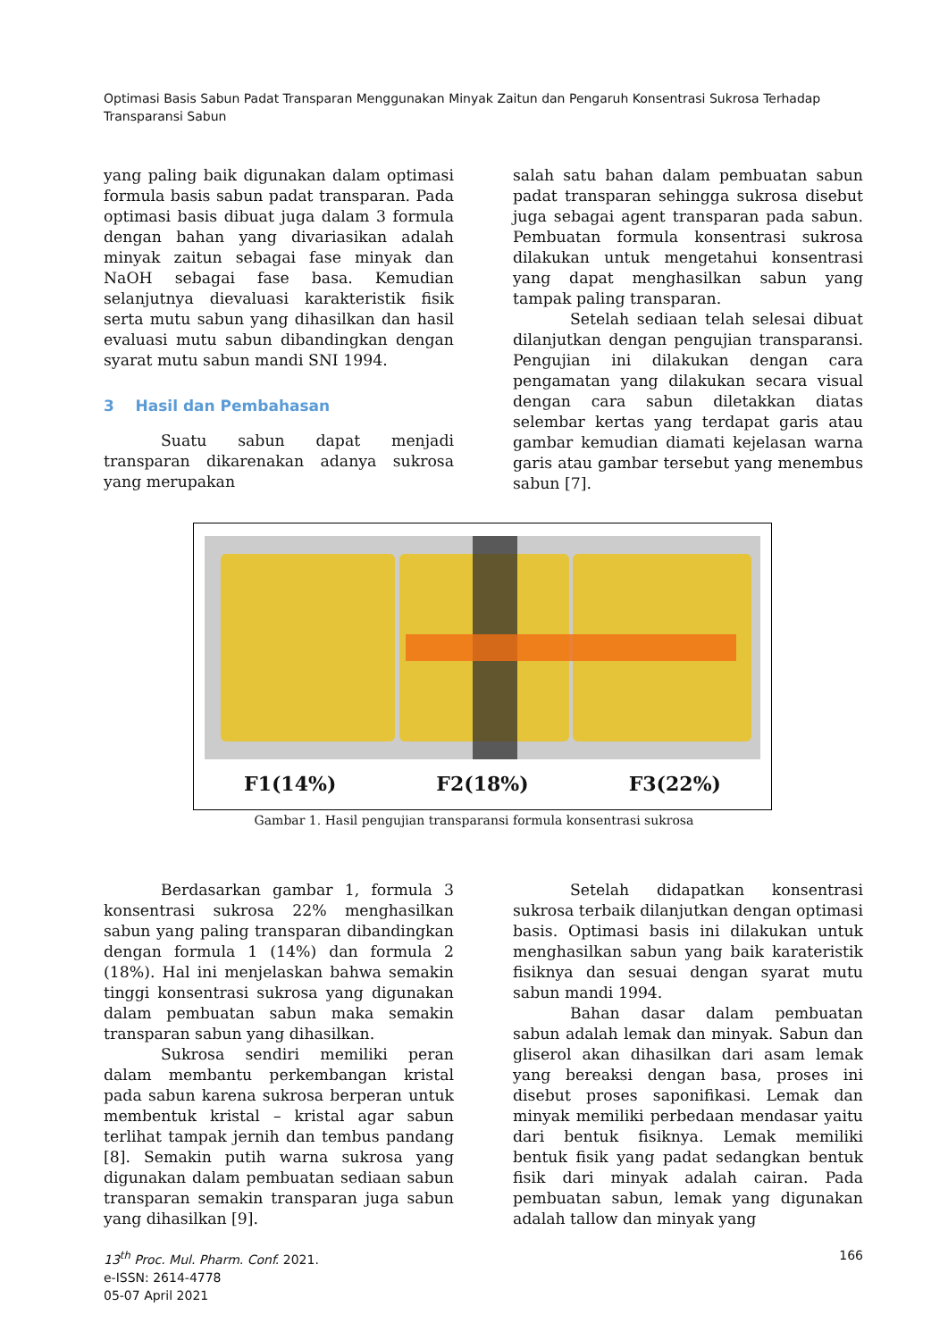Optimasi Basis Sabun Padat Transparan Menggunakan Minyak Zaitun dan Pengaruh Konsentrasi Sukrosa Terhadap Transparansi Sabun
yang paling baik digunakan dalam optimasi formula basis sabun padat transparan. Pada optimasi basis dibuat juga dalam 3 formula dengan bahan yang divariasikan adalah minyak zaitun sebagai fase minyak dan NaOH sebagai fase basa. Kemudian selanjutnya dievaluasi karakteristik fisik serta mutu sabun yang dihasilkan dan hasil evaluasi mutu sabun dibandingkan dengan syarat mutu sabun mandi SNI 1994.
3 Hasil dan Pembahasan
Suatu sabun dapat menjadi transparan dikarenakan adanya sukrosa yang merupakan
salah satu bahan dalam pembuatan sabun padat transparan sehingga sukrosa disebut juga sebagai agent transparan pada sabun. Pembuatan formula konsentrasi sukrosa dilakukan untuk mengetahui konsentrasi yang dapat menghasilkan sabun yang tampak paling transparan.
Setelah sediaan telah selesai dibuat dilanjutkan dengan pengujian transparansi. Pengujian ini dilakukan dengan cara pengamatan yang dilakukan secara visual dengan cara sabun diletakkan diatas selembar kertas yang terdapat garis atau gambar kemudian diamati kejelasan warna garis atau gambar tersebut yang menembus sabun [7].
F1(14%) F2(18%) F3(22%)
Gambar 1. Hasil pengujian transparansi formula konsentrasi sukrosa
Berdasarkan gambar 1, formula 3 konsentrasi sukrosa 22% menghasilkan sabun yang paling transparan dibandingkan dengan formula 1 (14%) dan formula 2 (18%). Hal ini menjelaskan bahwa semakin tinggi konsentrasi sukrosa yang digunakan dalam pembuatan sabun maka semakin transparan sabun yang dihasilkan.
Sukrosa sendiri memiliki peran dalam membantu perkembangan kristal pada sabun karena sukrosa berperan untuk membentuk kristal – kristal agar sabun terlihat tampak jernih dan tembus pandang [8]. Semakin putih warna sukrosa yang digunakan dalam pembuatan sediaan sabun transparan semakin transparan juga sabun yang dihasilkan [9].
Setelah didapatkan konsentrasi sukrosa terbaik dilanjutkan dengan optimasi basis. Optimasi basis ini dilakukan untuk menghasilkan sabun yang baik karateristik fisiknya dan sesuai dengan syarat mutu sabun mandi 1994.
Bahan dasar dalam pembuatan sabun adalah lemak dan minyak. Sabun dan gliserol akan dihasilkan dari asam lemak yang bereaksi dengan basa, proses ini disebut proses saponifikasi. Lemak dan minyak memiliki perbedaan mendasar yaitu dari bentuk fisiknya. Lemak memiliki bentuk fisik yang padat sedangkan bentuk fisik dari minyak adalah cairan. Pada pembuatan sabun, lemak yang digunakan adalah tallow dan minyak yang
13<sup>th</sup> Proc. Mul. Pharm. Conf. 2021.
e-ISSN: 2614-4778
05-07 April 2021
166